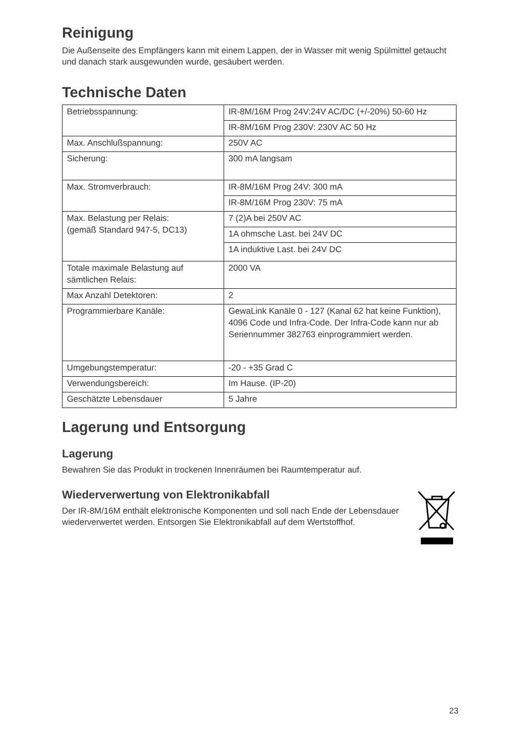Reinigung
Die Außenseite des Empfängers kann mit einem Lappen, der in Wasser mit wenig Spülmittel getaucht und danach stark ausgewunden wurde, gesäubert werden.
Technische Daten
| Betriebsspannung: | IR-8M/16M Prog 24V:24V AC/DC (+/-20%) 50-60 Hz |
| | IR-8M/16M Prog 230V: 230V AC 50 Hz |
| Max. Anschlußspannung: | 250V AC |
| Sicherung: | 300 mA langsam |
| Max. Stromverbrauch: | IR-8M/16M Prog 24V: 300 mA |
| | IR-8M/16M Prog 230V: 75 mA |
| Max. Belastung per Relais: (gemäß Standard 947-5, DC13) | 7 (2)A bei 250V AC |
| | 1A ohmsche Last. bei 24V DC |
| | 1A induktive Last. bei 24V DC |
| Totale maximale Belastung auf sämtlichen Relais: | 2000 VA |
| Max Anzahl Detektoren: | 2 |
| Programmierbare Kanäle: | GewaLink Kanäle 0 - 127 (Kanal 62 hat keine Funktion), 4096 Code und Infra-Code. Der Infra-Code kann nur ab Seriennummer 382763 einprogrammiert werden. |
| Umgebungstemperatur: | -20 - +35 Grad C |
| Verwendungsbereich: | Im Hause. (IP-20) |
| Geschätzte Lebensdauer | 5 Jahre |
Lagerung und Entsorgung
Lagerung
Bewahren Sie das Produkt in trockenen Innenräumen bei Raumtemperatur auf.
Wiederverwertung von Elektronikabfall
Der IR-8M/16M enthält elektronische Komponenten und soll nach Ende der Lebensdauer wiederverwertet werden. Entsorgen Sie Elektronikabfall auf dem Wertstoffhof.
23